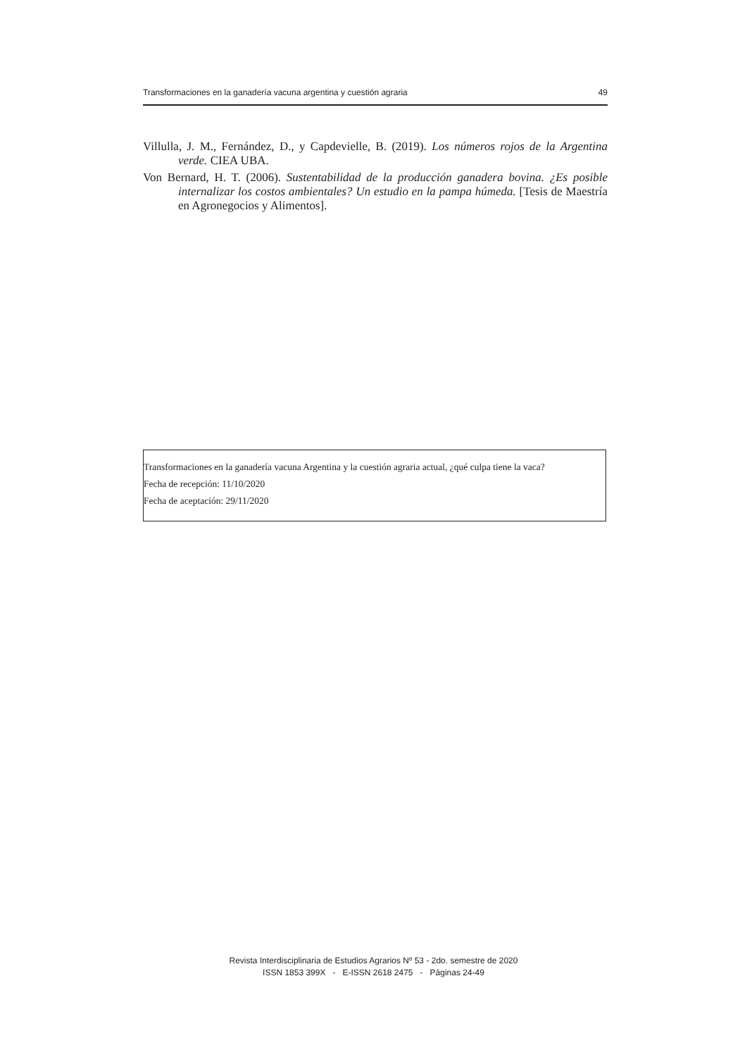Transformaciones en la ganadería vacuna argentina y cuestión agraria 49
Villulla, J. M., Fernández, D., y Capdevielle, B. (2019). Los números rojos de la Argentina verde. CIEA UBA.
Von Bernard, H. T. (2006). Sustentabilidad de la producción ganadera bovina. ¿Es posible internalizar los costos ambientales? Un estudio en la pampa húmeda. [Tesis de Maestría en Agronegocios y Alimentos].
Transformaciones en la ganadería vacuna Argentina y la cuestión agraria actual, ¿qué culpa tiene la vaca?
Fecha de recepción: 11/10/2020
Fecha de aceptación: 29/11/2020
Revista Interdisciplinaria de Estudios Agrarios Nº 53 - 2do. semestre de 2020
ISSN 1853 399X - E-ISSN 2618 2475 - Páginas 24-49